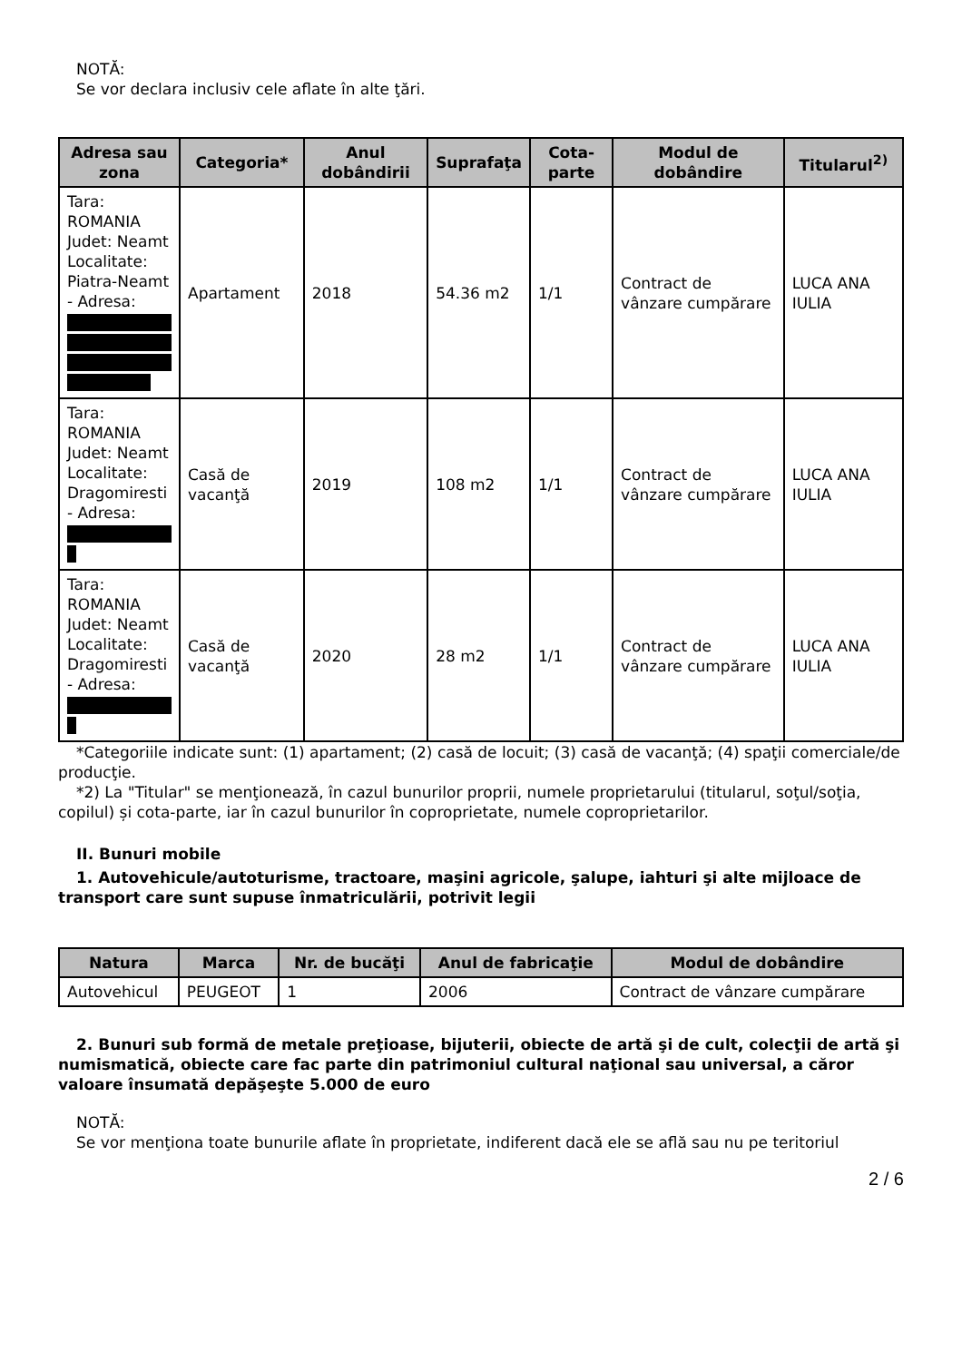NOTĂ:
Se vor declara inclusiv cele aflate în alte ţări.
| Adresa sau zona | Categoria* | Anul dobândirii | Suprafaţa | Cota-parte | Modul de dobândire | Titularul<sup>2)</sup> |
| --- | --- | --- | --- | --- | --- | --- |
| Tara: ROMANIA Judet: Neamt Localitate: Piatra-Neamt - Adresa: | Apartament | 2018 | 54.36 m2 | 1/1 | Contract de vânzare cumpărare | LUCA ANA IULIA |
| Tara: ROMANIA Judet: Neamt Localitate: Dragomiresti - Adresa: | Casă de vacanţă | 2019 | 108 m2 | 1/1 | Contract de vânzare cumpărare | LUCA ANA IULIA |
| Tara: ROMANIA Judet: Neamt Localitate: Dragomiresti - Adresa: | Casă de vacanţă | 2020 | 28 m2 | 1/1 | Contract de vânzare cumpărare | LUCA ANA IULIA |
*Categoriile indicate sunt: (1) apartament; (2) casă de locuit; (3) casă de vacanţă; (4) spaţii comerciale/de producţie.
*2) La "Titular" se menţionează, în cazul bunurilor proprii, numele proprietarului (titularul, soţul/soţia, copilul) și cota-parte, iar în cazul bunurilor în coproprietate, numele coproprietarilor.
II. Bunuri mobile
1. Autovehicule/autoturisme, tractoare, maşini agricole, şalupe, iahturi şi alte mijloace de transport care sunt supuse înmatriculării, potrivit legii
| Natura | Marca | Nr. de bucăţi | Anul de fabricaţie | Modul de dobândire |
| --- | --- | --- | --- | --- |
| Autovehicul | PEUGEOT | 1 | 2006 | Contract de vânzare cumpărare |
2. Bunuri sub formă de metale preţioase, bijuterii, obiecte de artă şi de cult, colecţii de artă şi numismatică, obiecte care fac parte din patrimoniul cultural naţional sau universal, a căror valoare însumată depăşeşte 5.000 de euro
NOTĂ:
Se vor menţiona toate bunurile aflate în proprietate, indiferent dacă ele se află sau nu pe teritoriul
2 / 6